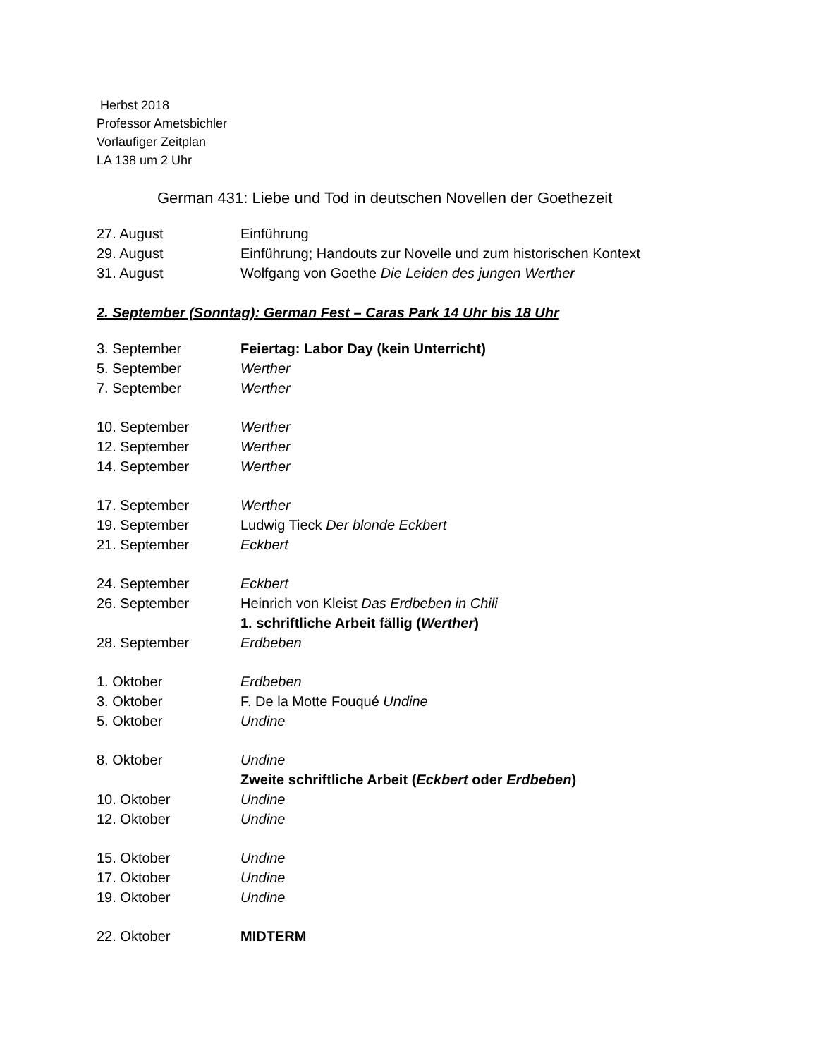Herbst 2018
Professor Ametsbichler
Vorläufiger Zeitplan
LA 138 um 2 Uhr
German 431: Liebe und Tod in deutschen Novellen der Goethezeit
| 27. August | Einführung |
| 29. August | Einführung; Handouts zur Novelle und zum historischen Kontext |
| 31. August | Wolfgang von Goethe Die Leiden des jungen Werther |
2. September (Sonntag): German Fest – Caras Park 14 Uhr bis 18 Uhr
| 3. September | Feiertag: Labor Day (kein Unterricht) |
| 5. September | Werther |
| 7. September | Werther |
| 10. September | Werther |
| 12. September | Werther |
| 14. September | Werther |
| 17. September | Werther |
| 19. September | Ludwig Tieck Der blonde Eckbert |
| 21. September | Eckbert |
| 24. September | Eckbert |
| 26. September | Heinrich von Kleist Das Erdbeben in Chili |
| | 1. schriftliche Arbeit fällig ( Werther ) |
| 28. September | Erdbeben |
| 1. Oktober | Erdbeben |
| 3. Oktober | F. De la Motte Fouqué Undine |
| 5. Oktober | Undine |
| 8. Oktober | Undine |
| | Zweite schriftliche Arbeit ( Eckbert oder Erdbeben ) |
| 10. Oktober | Undine |
| 12. Oktober | Undine |
| 15. Oktober | Undine |
| 17. Oktober | Undine |
| 19. Oktober | Undine |
| 22. Oktober | MIDTERM |